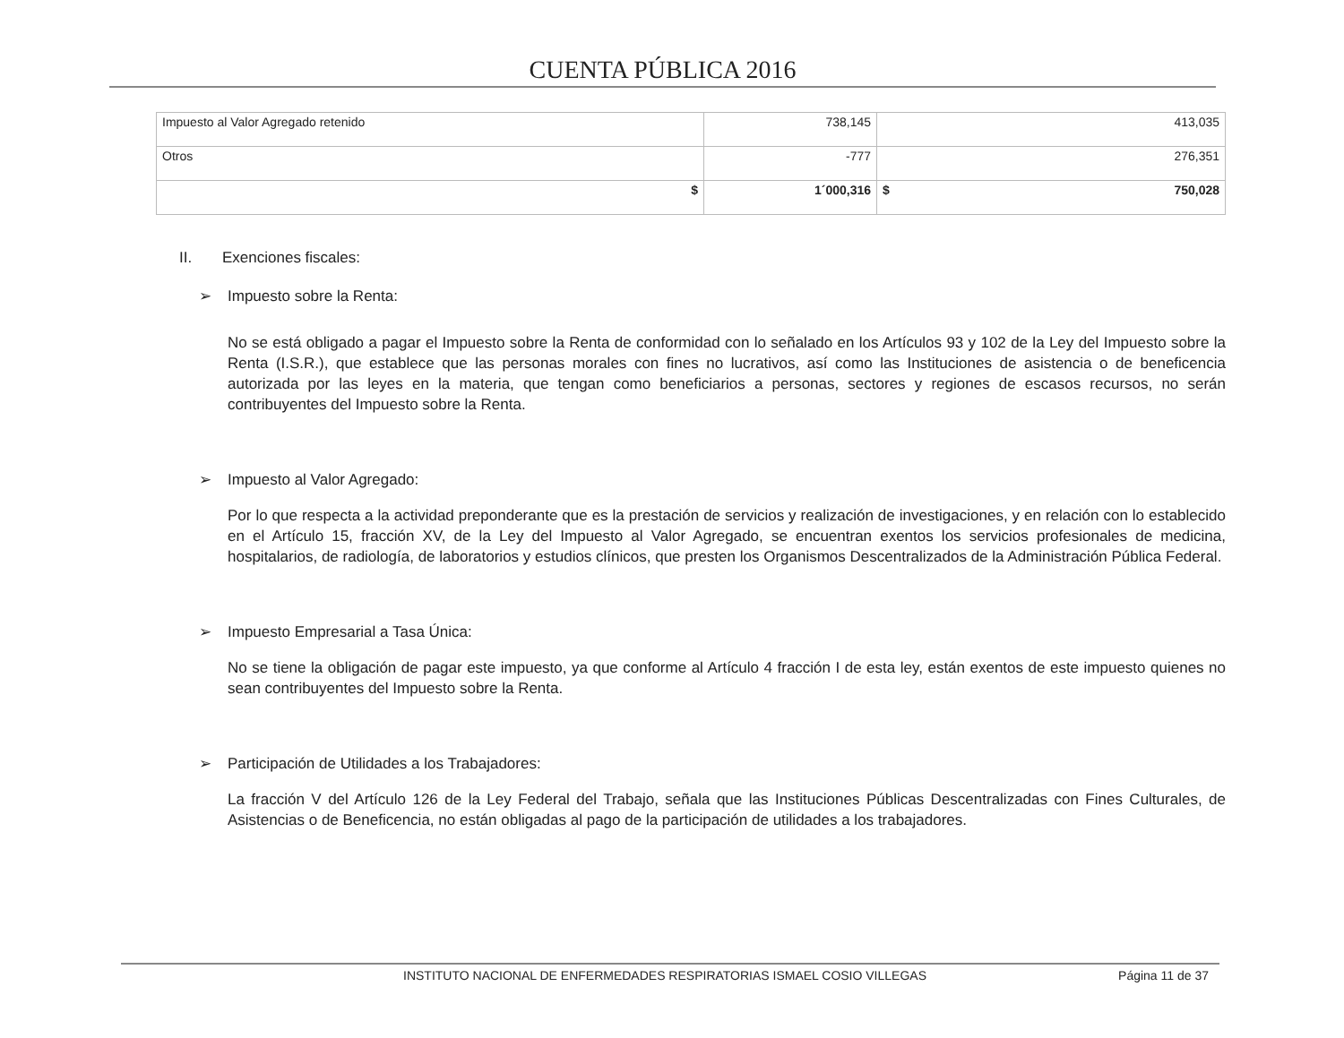CUENTA PÚBLICA 2016
| Impuesto al Valor Agregado retenido | 738,145 | 413,035 |
| Otros | -777 | 276,351 |
| $ | 1´000,316 | $ 750,028 |
II. Exenciones fiscales:
➢ Impuesto sobre la Renta:
No se está obligado a pagar el Impuesto sobre la Renta de conformidad con lo señalado en los Artículos 93 y 102 de la Ley del Impuesto sobre la Renta (I.S.R.), que establece que las personas morales con fines no lucrativos, así como las Instituciones de asistencia o de beneficencia autorizada por las leyes en la materia, que tengan como beneficiarios a personas, sectores y regiones de escasos recursos, no serán contribuyentes del Impuesto sobre la Renta.
➢ Impuesto al Valor Agregado:
Por lo que respecta a la actividad preponderante que es la prestación de servicios y realización de investigaciones, y en relación con lo establecido en el Artículo 15, fracción XV, de la Ley del Impuesto al Valor Agregado, se encuentran exentos los servicios profesionales de medicina, hospitalarios, de radiología, de laboratorios y estudios clínicos, que presten los Organismos Descentralizados de la Administración Pública Federal.
➢ Impuesto Empresarial a Tasa Única:
No se tiene la obligación de pagar este impuesto, ya que conforme al Artículo 4 fracción I de esta ley, están exentos de este impuesto quienes no sean contribuyentes del Impuesto sobre la Renta.
➢ Participación de Utilidades a los Trabajadores:
La fracción V del Artículo 126 de la Ley Federal del Trabajo, señala que las Instituciones Públicas Descentralizadas con Fines Culturales, de Asistencias o de Beneficencia, no están obligadas al pago de la participación de utilidades a los trabajadores.
INSTITUTO NACIONAL DE ENFERMEDADES RESPIRATORIAS ISMAEL COSIO VILLEGAS
Página 11 de 37